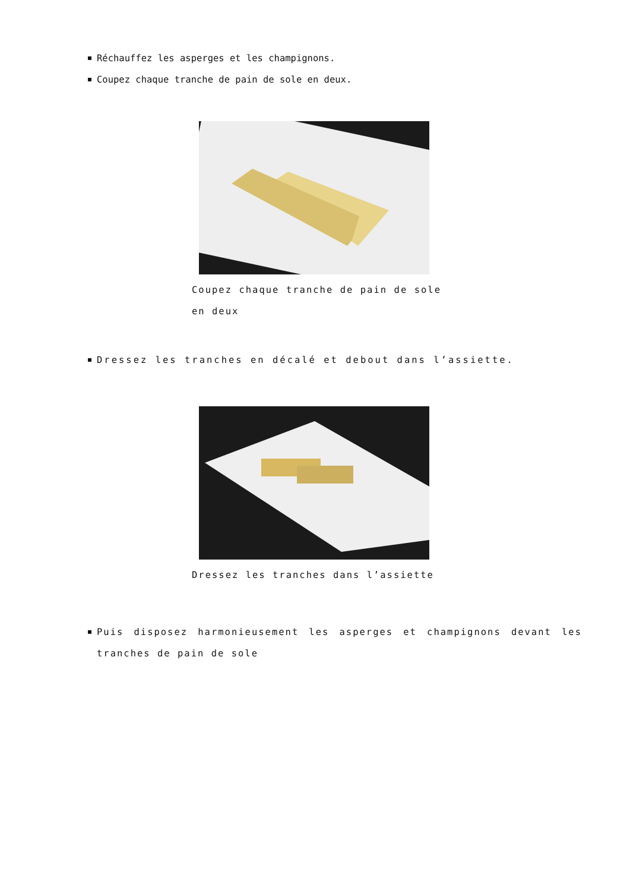Réchauffez les asperges et les champignons.
Coupez chaque tranche de pain de sole en deux.
Coupez chaque tranche de pain de sole en deux
Dressez les tranches en décalé et debout dans l’assiette.
Dressez les tranches dans l’assiette
Puis disposez harmonieusement les asperges et champignons devant les tranches de pain de sole